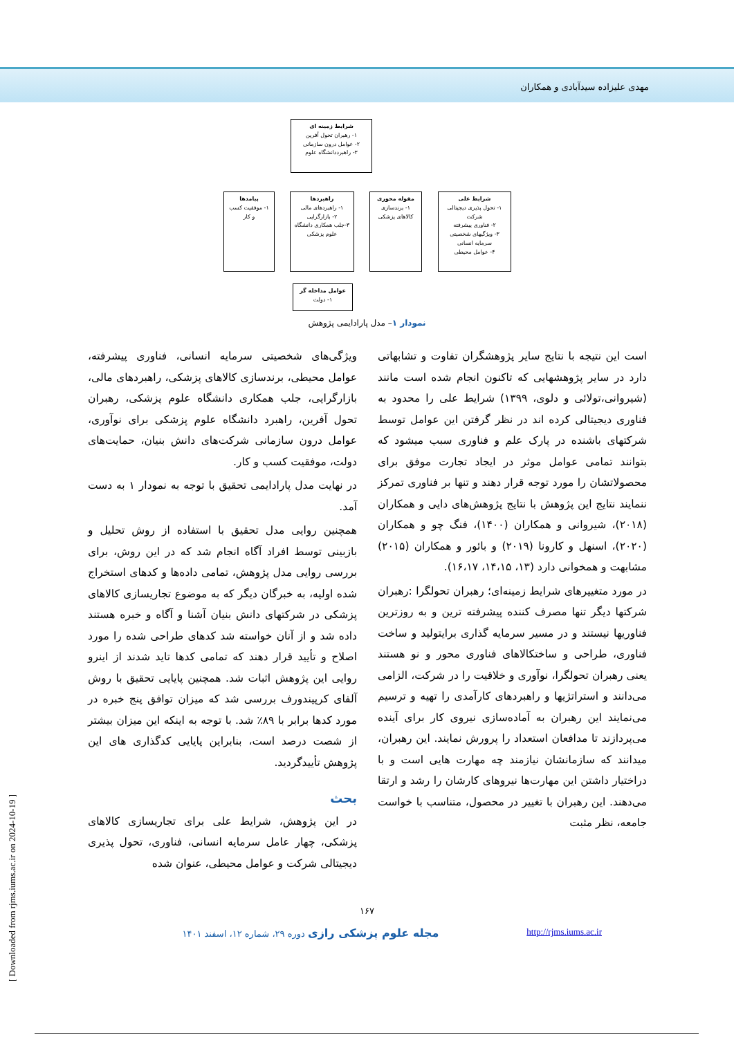مهدی علیزاده سیدآبادی و همکاران
شرایط زمینه ای
۱- رهبران تحول آفرین
۲- عوامل درون سازمانی
۳- راهبرددانشگاه علوم
شرایط علی
۱- تحول پذیری دیجیتالی شرکت
۲- فناوری پیشرفته
۳- ویژگیهای شخصیتی سرمایه انسانی
۴- عوامل محیطی
مقوله محوری
۱- برندسازی کالاهای پزشکی
راهبردها
۱- راهبردهای مالی
۲- بازارگرایی
۳-جلب همکاری دانشگاه علوم پزشکی
پیامدها
۱- موفقیت کسب و کار
عوامل مداخله گر
۱- دولت
نمودار ۱– مدل پارادایمی پژوهش
ویژگی‌های شخصیتی سرمایه انسانی، فناوری پیشرفته، عوامل محیطی، برندسازی کالاهای پزشکی، راهبردهای مالی، بازارگرایی، جلب همکاری دانشگاه علوم پزشکی، رهبران تحول آفرین، راهبرد دانشگاه علوم پزشکی برای نوآوری، عوامل درون سازمانی شرکت‌های دانش بنیان، حمایت‌های دولت، موفقیت کسب و کار.
در نهایت مدل پارادایمی تحقیق با توجه به نمودار ۱ به دست آمد.
همچنین روایی مدل تحقیق با استفاده از روش تحلیل و بازبینی توسط افراد آگاه انجام شد که در این روش، برای بررسی روایی مدل پژوهش، تمامی داده‌ها و کدهای استخراج شده اولیه، به خبرگان دیگر که به موضوع تجاریسازی کالاهای پزشکی در شرکتهای دانش بنیان آشنا و آگاه و خبره هستند داده شد و از آنان خواسته شد کدهای طراحی شده را مورد اصلاح و تأیید قرار دهند که تمامی کدها تاید شدند از اینرو روایی این پژوهش اثبات شد. همچنین پایایی تحقیق با روش آلفای کرپیندورف بررسی شد که میزان توافق پنج خبره در مورد کدها برابر با ۸۹٪ شد. با توجه به اینکه این میزان بیشتر از شصت درصد است، بنابراین پایایی کدگذاری های این پژوهش تأییدگردید.
بحث
در این پژوهش، شرایط علی برای تجاریسازی کالاهای پزشکی، چهار عامل سرمایه انسانی، فناوری، تحول پذیری دیجیتالی شرکت و عوامل محیطی، عنوان شده
است این نتیجه با نتایج سایر پژوهشگران تفاوت و تشابهاتی دارد در سایر پژوهشهایی که تاکنون انجام شده است مانند (شیروانی،تولائی و دلوی، ۱۳۹۹) شرایط علی را محدود به فناوری دیجیتالی کرده اند در نظر گرفتن این عوامل توسط شرکتهای باشنده در پارک علم و فناوری سبب میشود که بتوانند تمامی عوامل موثر در ایجاد تجارت موفق برای محصولاتشان را مورد توجه قرار دهند و تنها بر فناوری تمرکز ننمایند نتایج این پژوهش با نتایج پژوهش‌های دایی و همکاران (۲۰۱۸)، شیروانی و همکاران (۱۴۰۰)، فنگ چو و همکاران (۲۰۲۰)، اسنهل و کارونا (۲۰۱۹) و بائور و همکاران (۲۰۱۵) مشابهت و همخوانی دارد (۱۳، ۱۴،۱۵، ۱۶،۱۷).
در مورد متغییرهای شرایط زمینه‌ای؛ رهبران تحولگرا :رهبران شرکتها دیگر تنها مصرف کننده پیشرفته ترین و به روزترین فناوریها نیستند و در مسیر سرمایه گذاری برایتولید و ساخت فناوری، طراحی و ساختکالاهای فناوری محور و نو هستند یعنی رهبران تحولگرا، نوآوری و خلاقیت را در شرکت، الزامی می‌دانند و استراتژیها و راهبردهای کارآمدی را تهیه و ترسیم می‌نمایند این رهبران به آماده‌سازی نیروی کار برای آینده می‌پردازند تا مدافعان استعداد را پرورش نمایند. این رهبران، میدانند که سازمانشان نیازمند چه مهارت هایی است و با دراختیار داشتن این مهارت‌ها نیروهای کارشان را رشد و ارتقا می‌دهند. این رهبران با تغییر در محصول، متناسب با خواست جامعه، نظر مثبت
۱۶۷
مجله علوم پزشکی رازی دوره ۲۹، شماره ۱۲، اسفند ۱۴۰۱ x http://rjms.iums.ac.ir
[ Downloaded from rjms.iums.ac.ir on 2024-10-19 ]